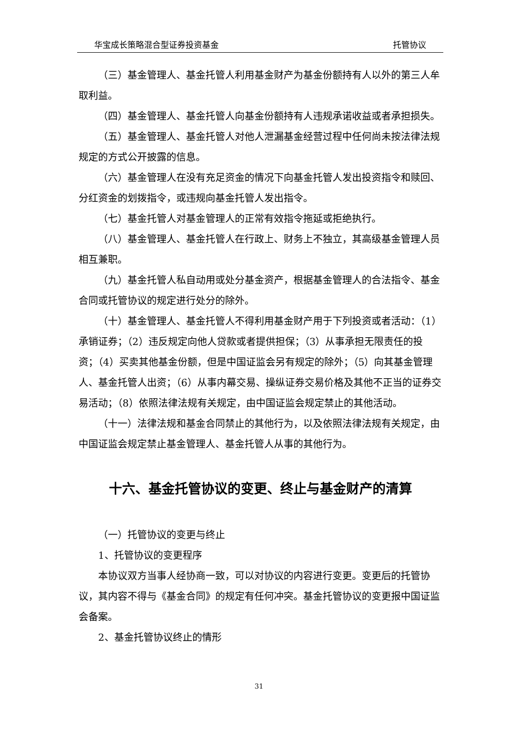华宝成长策略混合型证券投资基金 托管协议
（三）基金管理人、基金托管人利用基金财产为基金份额持有人以外的第三人牟取利益。
（四）基金管理人、基金托管人向基金份额持有人违规承诺收益或者承担损失。
（五）基金管理人、基金托管人对他人泄漏基金经营过程中任何尚未按法律法规规定的方式公开披露的信息。
（六）基金管理人在没有充足资金的情况下向基金托管人发出投资指令和赎回、分红资金的划拨指令，或违规向基金托管人发出指令。
（七）基金托管人对基金管理人的正常有效指令拖延或拒绝执行。
（八）基金管理人、基金托管人在行政上、财务上不独立，其高级基金管理人员相互兼职。
（九）基金托管人私自动用或处分基金资产，根据基金管理人的合法指令、基金合同或托管协议的规定进行处分的除外。
（十）基金管理人、基金托管人不得利用基金财产用于下列投资或者活动：（1）承销证券；（2）违反规定向他人贷款或者提供担保；（3）从事承担无限责任的投资；（4）买卖其他基金份额，但是中国证监会另有规定的除外；（5）向其基金管理人、基金托管人出资；（6）从事内幕交易、操纵证券交易价格及其他不正当的证券交易活动；（8）依照法律法规有关规定，由中国证监会规定禁止的其他活动。
（十一）法律法规和基金合同禁止的其他行为，以及依照法律法规有关规定，由中国证监会规定禁止基金管理人、基金托管人从事的其他行为。
十六、基金托管协议的变更、终止与基金财产的清算
（一）托管协议的变更与终止
1、托管协议的变更程序
本协议双方当事人经协商一致，可以对协议的内容进行变更。变更后的托管协议，其内容不得与《基金合同》的规定有任何冲突。基金托管协议的变更报中国证监会备案。
2、基金托管协议终止的情形
31